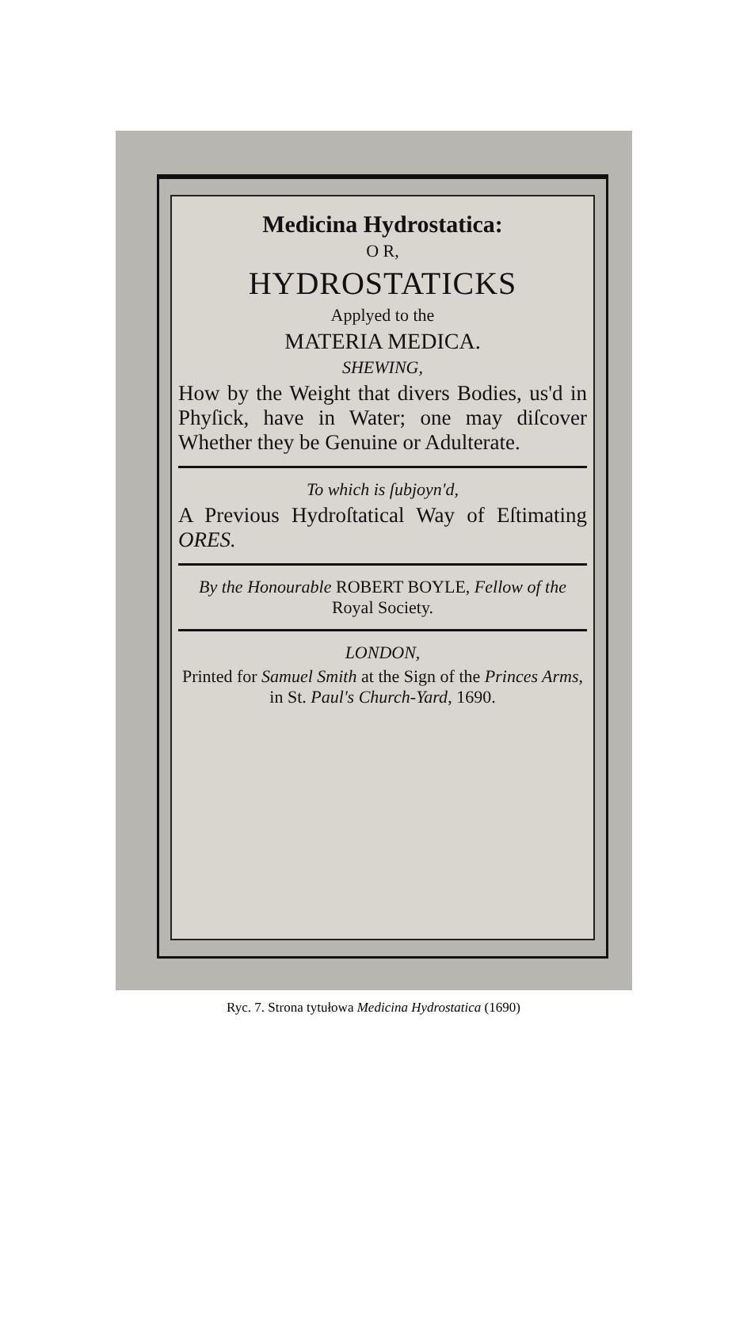Medicina Hydrostatica:
O R,
HYDROSTATICKS
Applyed to the
MATERIA MEDICA.
SHEWING,
How by the Weight that divers Bodies, us'd in Phyſick, have in Water; one may diſcover Whether they be Genuine or Adulterate.
To which is ſubjoyn'd,
A Previous Hydroſtatical Way of Eſtimating ORES.
By the Honourable ROBERT BOYLE, Fellow of the Royal Society.
LONDON,
Printed for Samuel Smith at the Sign of the Princes Arms, in St. Paul's Church-Yard, 1690.
Ryc. 7. Strona tytułowa Medicina Hydrostatica (1690)